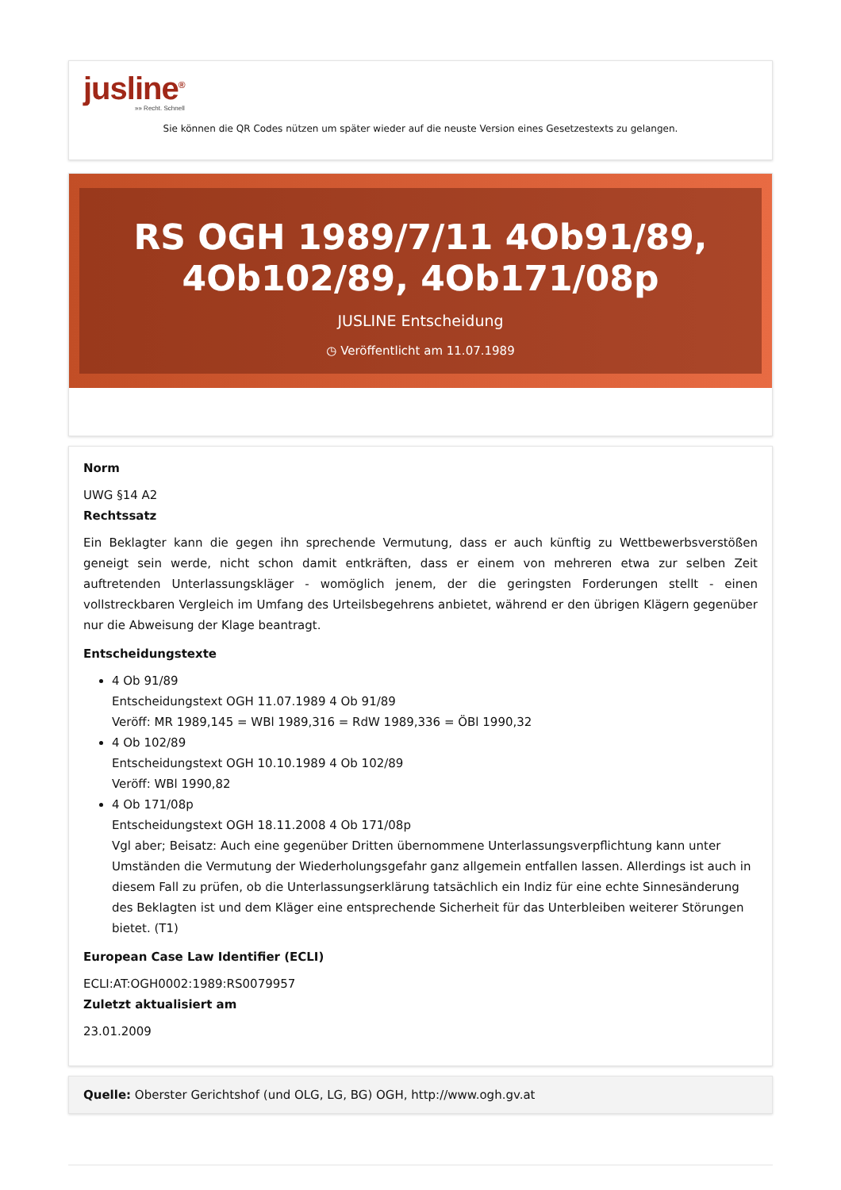jusline<sup>®</sup>
»» Recht. Schnell
Sie können die QR Codes nützen um später wieder auf die neuste Version eines Gesetzestexts zu gelangen.
RS OGH 1989/7/11 4Ob91/89, 4Ob102/89, 4Ob171/08p
JUSLINE Entscheidung
◷ Veröffentlicht am 11.07.1989
Norm
UWG §14 A2
Rechtssatz
Ein Beklagter kann die gegen ihn sprechende Vermutung, dass er auch künftig zu Wettbewerbsverstößen geneigt sein werde, nicht schon damit entkräften, dass er einem von mehreren etwa zur selben Zeit auftretenden Unterlassungskläger - womöglich jenem, der die geringsten Forderungen stellt - einen vollstreckbaren Vergleich im Umfang des Urteilsbegehrens anbietet, während er den übrigen Klägern gegenüber nur die Abweisung der Klage beantragt.
Entscheidungstexte
4 Ob 91/89
Entscheidungstext OGH 11.07.1989 4 Ob 91/89
Veröff: MR 1989,145 = WBl 1989,316 = RdW 1989,336 = ÖBl 1990,32
4 Ob 102/89
Entscheidungstext OGH 10.10.1989 4 Ob 102/89
Veröff: WBl 1990,82
4 Ob 171/08p
Entscheidungstext OGH 18.11.2008 4 Ob 171/08p
Vgl aber; Beisatz: Auch eine gegenüber Dritten übernommene Unterlassungsverpflichtung kann unter Umständen die Vermutung der Wiederholungsgefahr ganz allgemein entfallen lassen. Allerdings ist auch in diesem Fall zu prüfen, ob die Unterlassungserklärung tatsächlich ein Indiz für eine echte Sinnesänderung des Beklagten ist und dem Kläger eine entsprechende Sicherheit für das Unterbleiben weiterer Störungen bietet. (T1)
European Case Law Identifier (ECLI)
ECLI:AT:OGH0002:1989:RS0079957
Zuletzt aktualisiert am
23.01.2009
Quelle: Oberster Gerichtshof (und OLG, LG, BG) OGH, http://www.ogh.gv.at